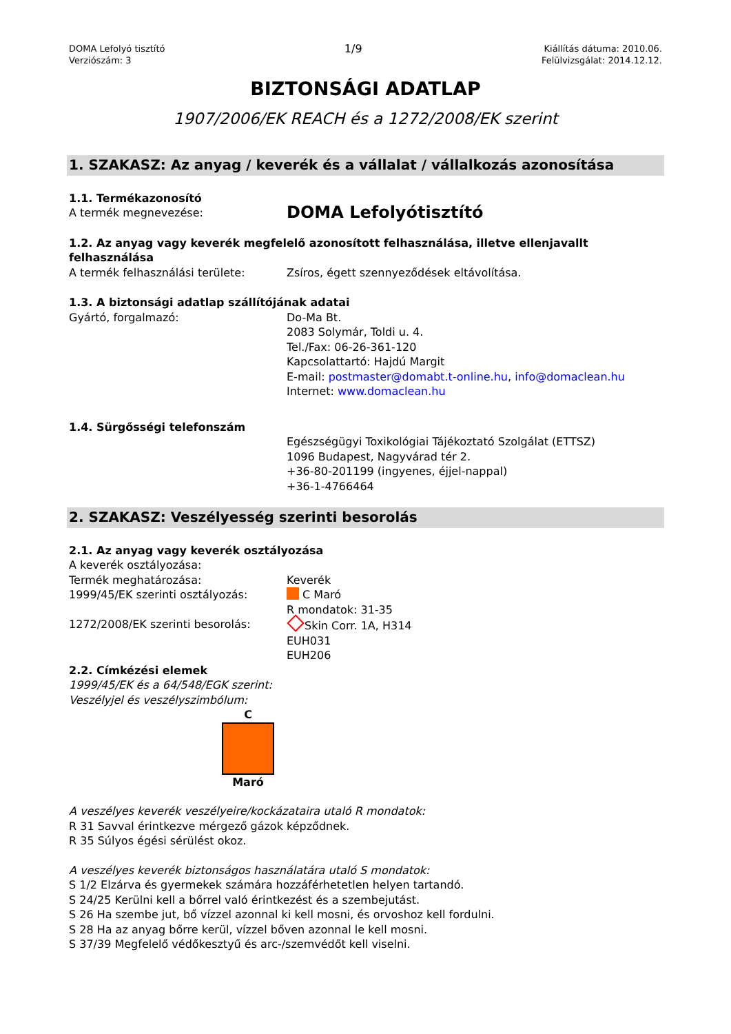DOMA Lefolyó tisztító
Verziószám: 3
1/9
Kiállítás dátuma: 2010.06.
Felülvizsgálat: 2014.12.12.
BIZTONSÁGI ADATLAP
1907/2006/EK REACH és a 1272/2008/EK szerint
1. SZAKASZ: Az anyag / keverék és a vállalat / vállalkozás azonosítása
1.1. Termékazonosító
A termék megnevezése:
DOMA Lefolyótisztító
1.2. Az anyag vagy keverék megfelelő azonosított felhasználása, illetve ellenjavallt felhasználása
A termék felhasználási területe: Zsíros, égett szennyeződések eltávolítása.
1.3. A biztonsági adatlap szállítójának adatai
Gyártó, forgalmazó: Do-Ma Bt.
2083 Solymár, Toldi u. 4.
Tel./Fax: 06-26-361-120
Kapcsolattartó: Hajdú Margit
E-mail: postmaster@domabt.t-online.hu, info@domaclean.hu
Internet: www.domaclean.hu
1.4. Sürgősségi telefonszám
Egészségügyi Toxikológiai Tájékoztató Szolgálat (ETTSZ)
1096 Budapest, Nagyvárad tér 2.
+36-80-201199 (ingyenes, éjjel-nappal)
+36-1-4766464
2. SZAKASZ: Veszélyesség szerinti besorolás
2.1. Az anyag vagy keverék osztályozása
A keverék osztályozása:
Termék meghatározása: Keverék
1999/45/EK szerinti osztályozás: C Maró
R mondatok: 31-35
1272/2008/EK szerinti besorolás: Skin Corr. 1A, H314
EUH031
EUH206
2.2. Címkézési elemek
1999/45/EK és a 64/548/EGK szerint:
Veszélyjel és veszélyszimbólum:
C
Maró
A veszélyes keverék veszélyeire/kockázataira utaló R mondatok:
R 31 Savval érintkezve mérgező gázok képződnek.
R 35 Súlyos égési sérülést okoz.
A veszélyes keverék biztonságos használatára utaló S mondatok:
S 1/2 Elzárva és gyermekek számára hozzáférhetetlen helyen tartandó.
S 24/25 Kerülni kell a bőrrel való érintkezést és a szembejutást.
S 26 Ha szembe jut, bő vízzel azonnal ki kell mosni, és orvoshoz kell fordulni.
S 28 Ha az anyag bőrre kerül, vízzel bőven azonnal le kell mosni.
S 37/39 Megfelelő védőkesztyű és arc-/szemvédőt kell viselni.